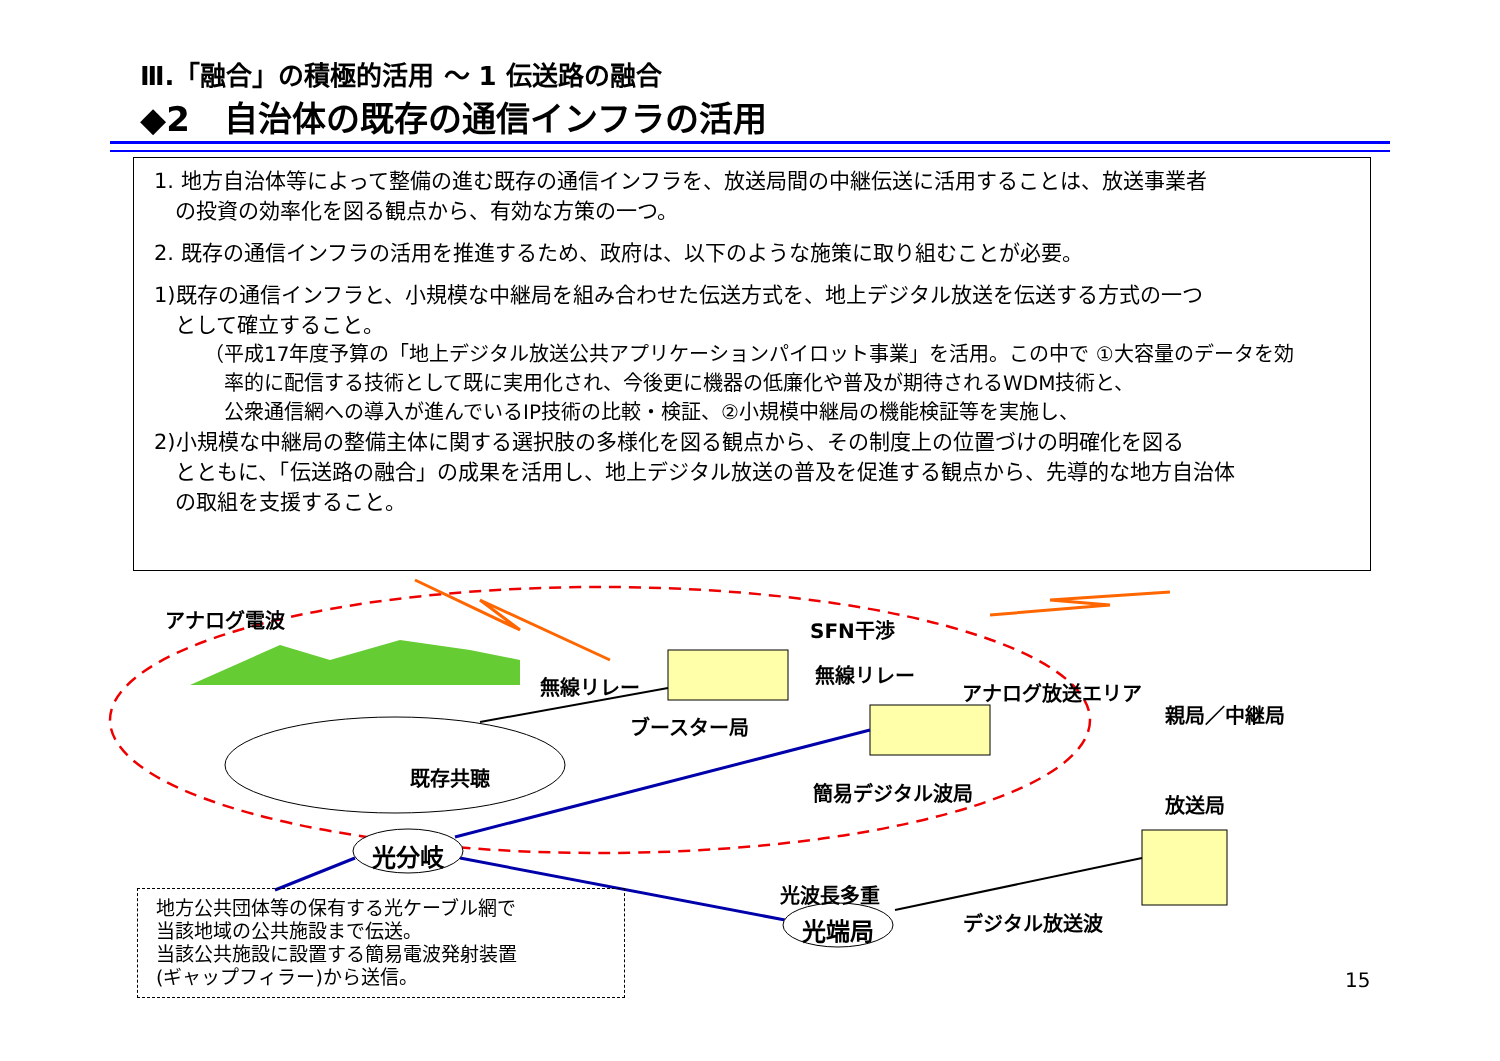Ⅲ.「融合」の積極的活用 ～ 1 伝送路の融合
◆2　自治体の既存の通信インフラの活用
1. 地方自治体等によって整備の進む既存の通信インフラを、放送局間の中継伝送に活用することは、放送事業者
　の投資の効率化を図る観点から、有効な方策の一つ。
2. 既存の通信インフラの活用を推進するため、政府は、以下のような施策に取り組むことが必要。
1)既存の通信インフラと、小規模な中継局を組み合わせた伝送方式を、地上デジタル放送を伝送する方式の一つ
　として確立すること。
（平成17年度予算の「地上デジタル放送公共アプリケーションパイロット事業」を活用。この中で ①大容量のデータを効
　率的に配信する技術として既に実用化され、今後更に機器の低廉化や普及が期待されるWDM技術と、
　公衆通信網への導入が進んでいるIP技術の比較・検証、②小規模中継局の機能検証等を実施し、
2)小規模な中継局の整備主体に関する選択肢の多様化を図る観点から、その制度上の位置づけの明確化を図る
　とともに、「伝送路の融合」の成果を活用し、地上デジタル放送の普及を促進する観点から、先導的な地方自治体
　の取組を支援すること。
アナログ電波 SFN干渉
無線リレー
無線リレー
アナログ放送エリア
親局／中継局
ブースター局
既存共聴
簡易デジタル波局
放送局
光分岐
光波長多重
光端局 デジタル放送波
地方公共団体等の保有する光ケーブル網で
当該地域の公共施設まで伝送。
当該公共施設に設置する簡易電波発射装置
(ギャップフィラー)から送信。
15